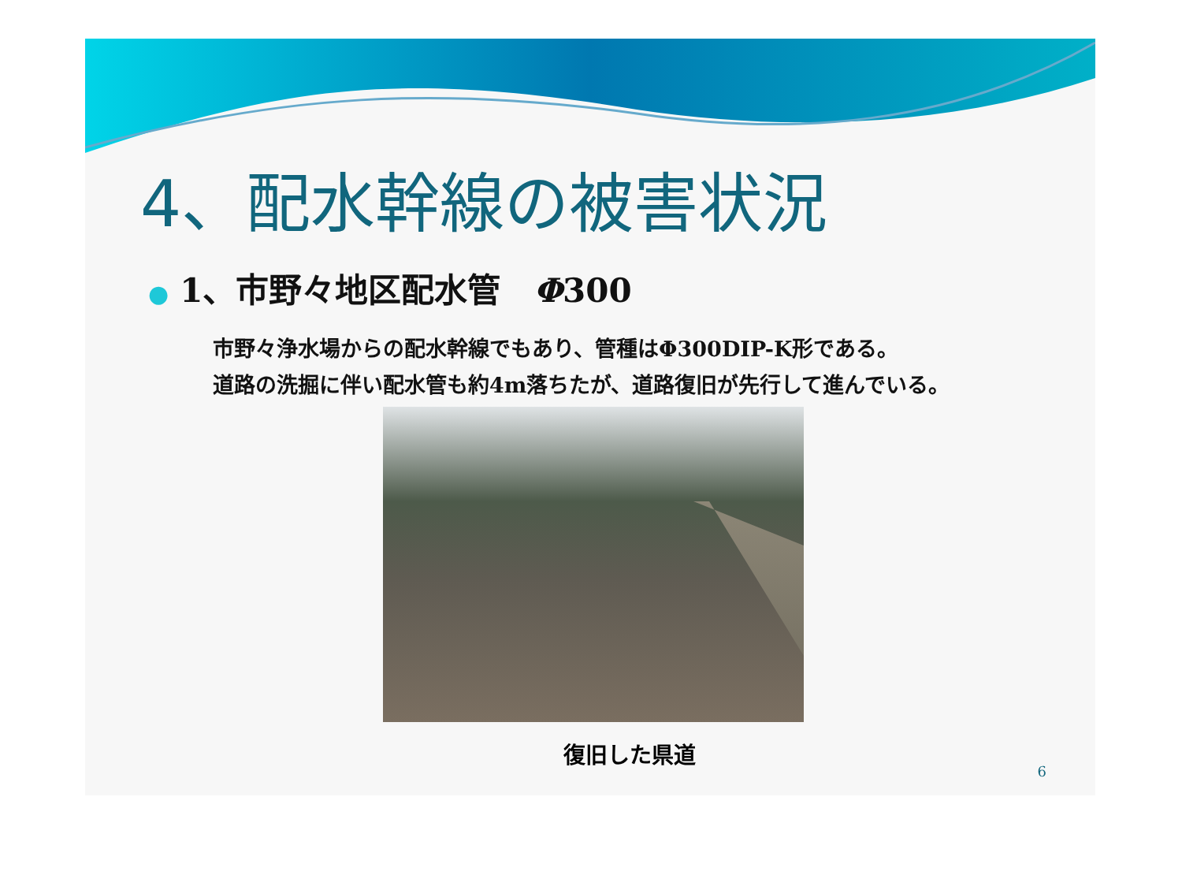4、配水幹線の被害状況
● 1、市野々地区配水管　Φ300
市野々浄水場からの配水幹線でもあり、管種はΦ300DIP-K形である。
道路の洗掘に伴い配水管も約4m落ちたが、道路復旧が先行して進んでいる。
復旧した県道
6